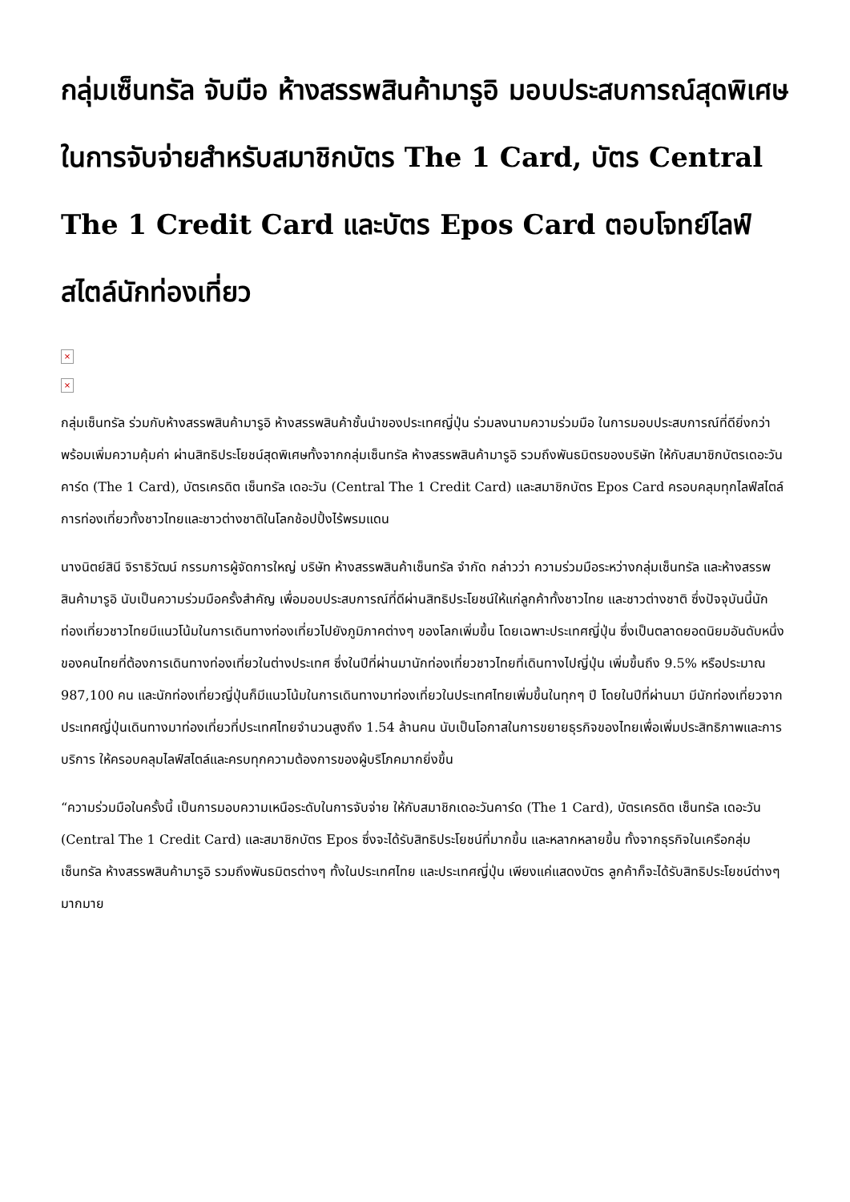กลุ่มเซ็นทรัล จับมือ ห้างสรรพสินค้ามารูอิ มอบประสบการณ์สุดพิเศษในการจับจ่ายสำหรับสมาชิกบัตร The 1 Card, บัตร Central The 1 Credit Card และบัตร Epos Card ตอบโจทย์ไลฟ์สไตล์นักท่องเที่ยว
×
×
กลุ่มเซ็นทรัล ร่วมกับห้างสรรพสินค้ามารูอิ ห้างสรรพสินค้าชั้นนำของประเทศญี่ปุ่น ร่วมลงนามความร่วมมือ ในการมอบประสบการณ์ที่ดียิ่งกว่า พร้อมเพิ่มความคุ้มค่า ผ่านสิทธิประโยชน์สุดพิเศษทั้งจากกลุ่มเซ็นทรัล ห้างสรรพสินค้ามารูอิ รวมถึงพันธมิตรของบริษัท ให้กับสมาชิกบัตรเดอะวันคาร์ด (The 1 Card), บัตรเครดิต เซ็นทรัล เดอะวัน (Central The 1 Credit Card) และสมาชิกบัตร Epos Card ครอบคลุมทุกไลฟ์สไตล์การท่องเที่ยวทั้งชาวไทยและชาวต่างชาติในโลกช้อปปิ้งไร้พรมแดน
นางนิตย์สินี จิราธิวัฒน์ กรรมการผู้จัดการใหญ่ บริษัท ห้างสรรพสินค้าเซ็นทรัล จำกัด กล่าวว่า ความร่วมมือระหว่างกลุ่มเซ็นทรัล และห้างสรรพสินค้ามารูอิ นับเป็นความร่วมมือครั้งสำคัญ เพื่อมอบประสบการณ์ที่ดีผ่านสิทธิประโยชน์ให้แก่ลูกค้าทั้งชาวไทย และชาวต่างชาติ ซึ่งปัจจุบันนี้นักท่องเที่ยวชาวไทยมีแนวโน้มในการเดินทางท่องเที่ยวไปยังภูมิภาคต่างๆ ของโลกเพิ่มขึ้น โดยเฉพาะประเทศญี่ปุ่น ซึ่งเป็นตลาดยอดนิยมอันดับหนึ่งของคนไทยที่ต้องการเดินทางท่องเที่ยวในต่างประเทศ ซึ่งในปีที่ผ่านมานักท่องเที่ยวชาวไทยที่เดินทางไปญี่ปุ่น เพิ่มขึ้นถึง 9.5% หรือประมาณ 987,100 คน และนักท่องเที่ยวญี่ปุ่นก็มีแนวโน้มในการเดินทางมาท่องเที่ยวในประเทศไทยเพิ่มขึ้นในทุกๆ ปี โดยในปีที่ผ่านมา มีนักท่องเที่ยวจากประเทศญี่ปุ่นเดินทางมาท่องเที่ยวที่ประเทศไทยจำนวนสูงถึง 1.54 ล้านคน นับเป็นโอกาสในการขยายธุรกิจของไทยเพื่อเพิ่มประสิทธิภาพและการบริการ ให้ครอบคลุมไลฟ์สไตล์และครบทุกความต้องการของผู้บริโภคมากยิ่งขึ้น
“ความร่วมมือในครั้งนี้ เป็นการมอบความเหนือระดับในการจับจ่าย ให้กับสมาชิกเดอะวันคาร์ด (The 1 Card), บัตรเครดิต เซ็นทรัล เดอะวัน (Central The 1 Credit Card) และสมาชิกบัตร Epos ซึ่งจะได้รับสิทธิประโยชน์ที่มากขึ้น และหลากหลายขึ้น ทั้งจากธุรกิจในเครือกลุ่มเซ็นทรัล ห้างสรรพสินค้ามารูอิ รวมถึงพันธมิตรต่างๆ ทั้งในประเทศไทย และประเทศญี่ปุ่น เพียงแค่แสดงบัตร ลูกค้าก็จะได้รับสิทธิประโยชน์ต่างๆ มากมาย